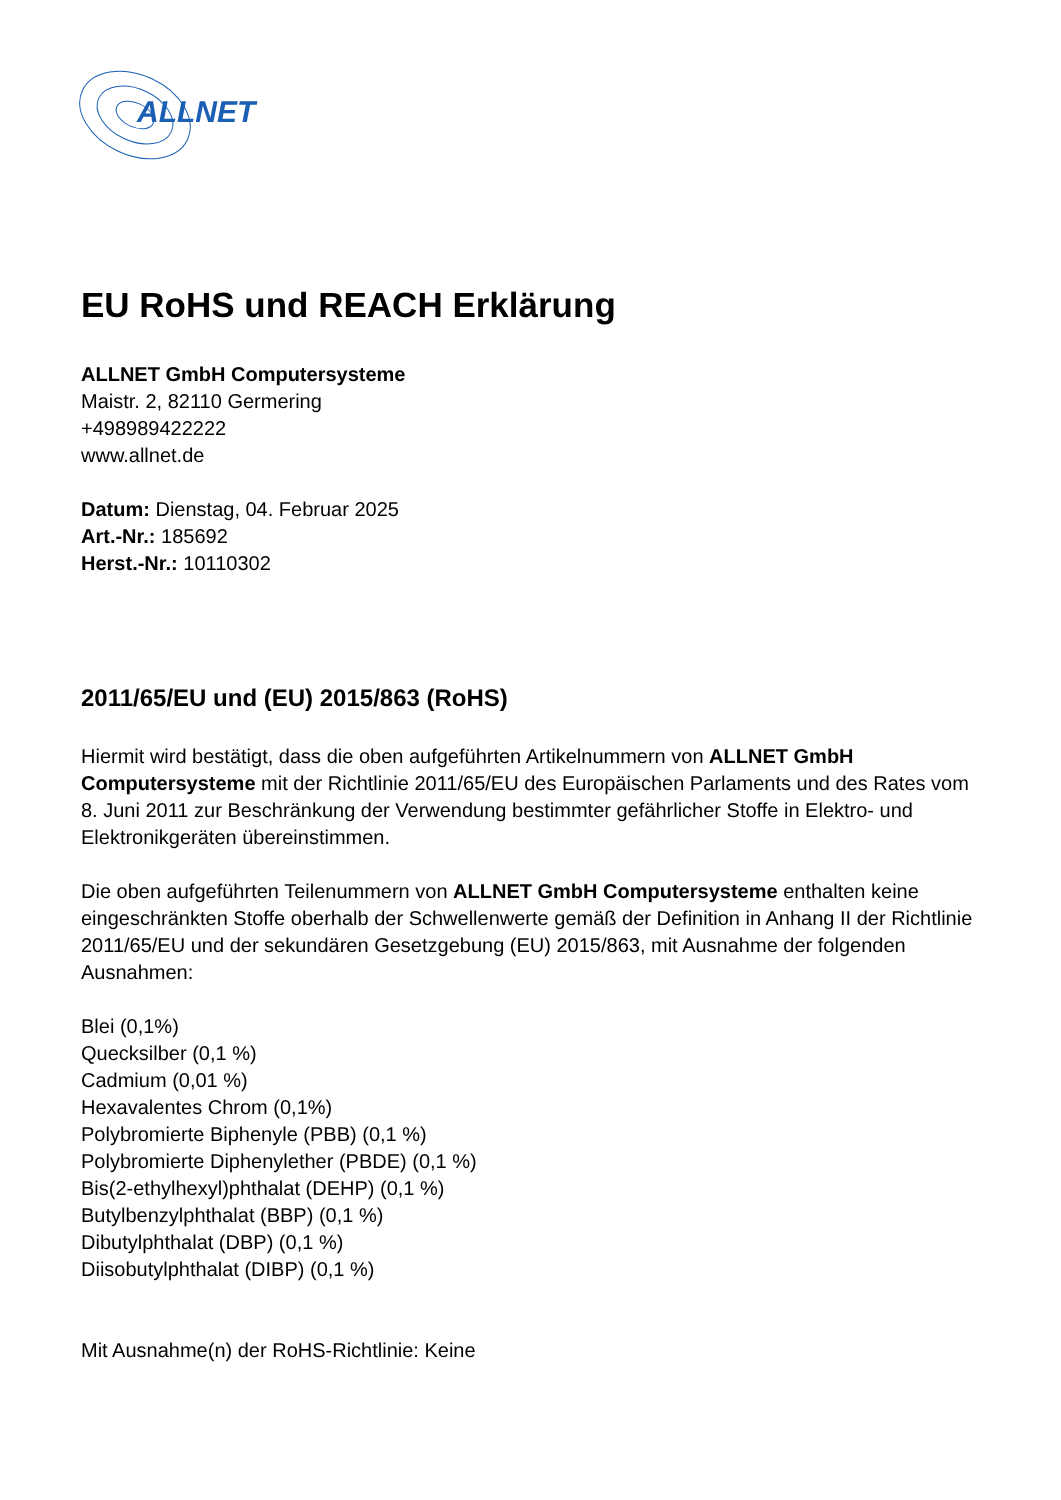ALLNET
EU RoHS und REACH Erklärung
ALLNET GmbH Computersysteme
Maistr. 2, 82110 Germering
+498989422222
www.allnet.de
Datum: Dienstag, 04. Februar 2025
Art.-Nr.: 185692
Herst.-Nr.: 10110302
2011/65/EU und (EU) 2015/863 (RoHS)
Hiermit wird bestätigt, dass die oben aufgeführten Artikelnummern von ALLNET GmbH Computersysteme mit der Richtlinie 2011/65/EU des Europäischen Parlaments und des Rates vom 8. Juni 2011 zur Beschränkung der Verwendung bestimmter gefährlicher Stoffe in Elektro- und Elektronikgeräten übereinstimmen.
Die oben aufgeführten Teilenummern von ALLNET GmbH Computersysteme enthalten keine eingeschränkten Stoffe oberhalb der Schwellenwerte gemäß der Definition in Anhang II der Richtlinie 2011/65/EU und der sekundären Gesetzgebung (EU) 2015/863, mit Ausnahme der folgenden Ausnahmen:
Blei (0,1%)
Quecksilber (0,1 %)
Cadmium (0,01 %)
Hexavalentes Chrom (0,1%)
Polybromierte Biphenyle (PBB) (0,1 %)
Polybromierte Diphenylether (PBDE) (0,1 %)
Bis(2-ethylhexyl)phthalat (DEHP) (0,1 %)
Butylbenzylphthalat (BBP) (0,1 %)
Dibutylphthalat (DBP) (0,1 %)
Diisobutylphthalat (DIBP) (0,1 %)
Mit Ausnahme(n) der RoHS-Richtlinie: Keine